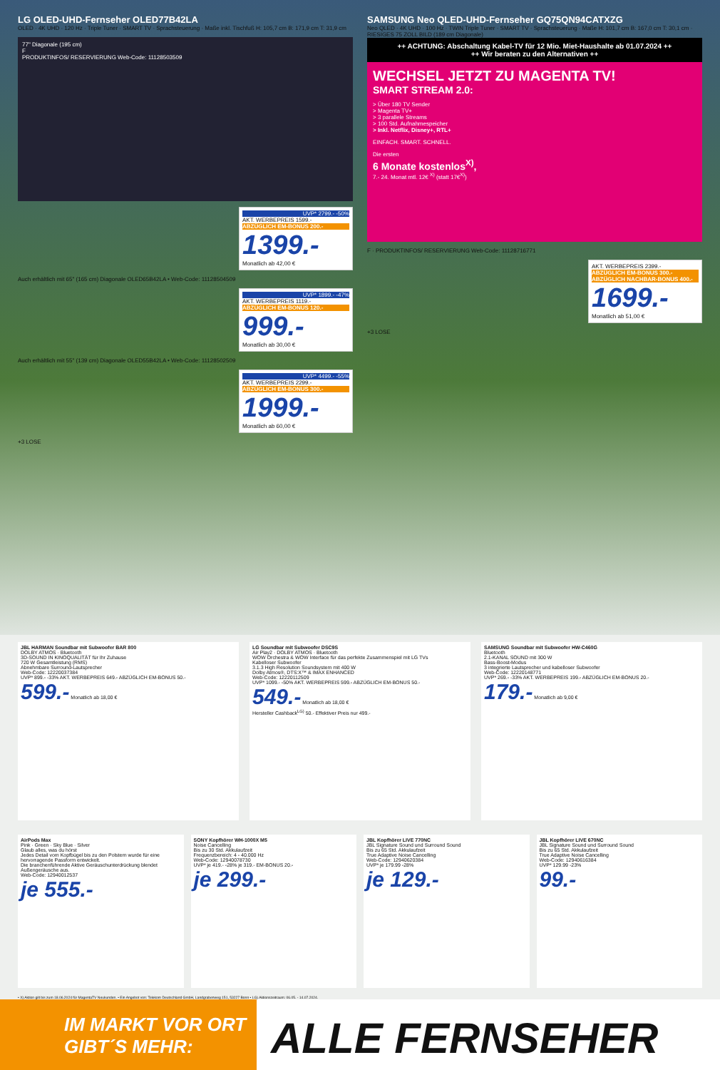LG OLED-UHD-Fernseher OLED77B42LA
OLED · 4K UHD · 120 Hz · Triple Tuner · SMART TV · Sprachsteuerung · Maße inkl. Tischfuß H: 105,7 cm B: 171,9 cm T: 31,9 cm
77" Diagonale (195 cm)
F
PRODUKTINFOS/ RESERVIERUNG Web-Code: 11128503509
UVP* 2799.- -50%
AKT. WERBEPREIS 1599.-
ABZÜGLICH EM-BONUS 200.-
1399.-
Monatlich ab 42,00 €
Auch erhältlich mit 65" (165 cm) Diagonale OLED65B42LA • Web-Code: 11128504509
UVP* 1899.- -47%
AKT. WERBEPREIS 1119.-
ABZÜGLICH EM-BONUS 120.-
999.-
Monatlich ab 30,00 €
Auch erhältlich mit 55" (139 cm) Diagonale OLED55B42LA • Web-Code: 11128502509
UVP* 4499.- -55%
AKT. WERBEPREIS 2299.-
ABZÜGLICH EM-BONUS 300.-
1999.-
Monatlich ab 60,00 €
+3 LOSE
SAMSUNG Neo QLED-UHD-Fernseher GQ75QN94CATXZG
Neo QLED · 4K UHD · 100 Hz · TWIN Triple Tuner · SMART TV · Sprachsteuerung · Maße H: 101,7 cm B: 167,0 cm T: 30,1 cm · RIESIGES 75 ZOLL BILD (189 cm Diagonale)
++ ACHTUNG: Abschaltung Kabel-TV für 12 Mio. Miet-Haushalte ab 01.07.2024 ++
++ Wir beraten zu den Alternativen ++
WECHSEL JETZT ZU MAGENTA TV!
SMART STREAM 2.0:
> Über 180 TV Sender
> Magenta TV+
> 3 parallele Streams
> 100 Std. Aufnahmespeicher
> Inkl. Netflix, Disney+, RTL+
EINFACH. SMART. SCHNELL.
Die ersten
6 Monate kostenlos<sup>X)</sup>,
7.- 24. Monat mtl. 12€ <sup>X)</sup> (statt 17€<sup>X)</sup>)
F · PRODUKTINFOS/ RESERVIERUNG Web-Code: 11128716771
AKT. WERBEPREIS 2399.-
ABZÜGLICH EM-BONUS 300.-
ABZÜGLICH NACHBAR-BONUS 400.-
1699.-
Monatlich ab 51,00 €
+3 LOSE
JBL HARMAN Soundbar mit Subwoofer BAR 800
DOLBY ATMOS · Bluetooth
3D-SOUND IN KINOQUALITÄT für Ihr Zuhause
720 W Gesamtleistung (RMS)
Abnehmbare Surround-Lautsprecher
Web-Code: 12220037384
UVP* 899.- -33% AKT. WERBEPREIS 649.- ABZÜGLICH EM-BONUS 50.-
599.- Monatlich ab 18,00 €
LG Soundbar mit Subwoofer DSC9S
Air Play2 · DOLBY ATMOS · Bluetooth
WOW Orchestra & WOW Interface für das perfekte Zusammenspiel mit LG TVs
Kabelloser Subwoofer
3.1.3 High Resolution Soundsystem mit 400 W
Dolby Atmos®, DTS:X™ & IMAX ENHANCED
Web-Code: 12220112509
UVP* 1099.- -50% AKT. WERBEPREIS 599.- ABZÜGLICH EM-BONUS 50.-
549.- Monatlich ab 18,00 €
Hersteller Cashback<sup>LG)</sup> 50.- Effektiver Preis nur 499.-
SAMSUNG Soundbar mit Subwoofer HW-C460G
Bluetooth
2.1-KANAL SOUND mit 300 W
Bass-Boost-Modus
3 integrierte Lautsprecher und kabelloser Subwoofer
Web-Code: 12220148771
UVP* 269.- -33% AKT. WERBEPREIS 199.- ABZÜGLICH EM-BONUS 20.-
179.- Monatlich ab 9,00 €
AirPods Max
Pink · Green · Sky Blue · Silver
Glaub alles, was du hörst
Jedes Detail vom Kopfbügel bis zu den Polstern wurde für eine hervorragende Passform entwickelt.
Die branchenführende Aktive Geräuschunterdrückung blendet Außengeräusche aus.
Web-Code: 12940012537
je 555.-
SONY Kopfhörer WH-1000X M5
Noise Cancelling
Bis zu 30 Std. Akkulaufzeit
Frequenzbereich: 4 - 40.000 Hz
Web-Code: 12940078730
UVP* je 419.- -28% je 319.- EM-BONUS 20.-
je 299.-
JBL Kopfhörer LIVE 770NC
JBL Signature Sound und Surround Sound
Bis zu 65 Std. Akkulaufzeit
True Adaptive Noise Cancelling
Web-Code: 12940620384
UVP* je 179.99 -28%
je 129.-
JBL Kopfhörer LIVE 670NC
JBL Signature Sound und Surround Sound
Bis zu 65 Std. Akkulaufzeit
True Adaptive Noise Cancelling
Web-Code: 12940616384
UVP* 129.99 -23%
99.-
• X) Aktion gilt bis zum 18.06.2024 für MagentaTV Neukunden. • Ein Angebot von: Telekom Deutschland GmbH, Landgrabenweg 151, 53227 Bonn • LG) Aktionszeitraum: 06.05. - 14.07.2024.
IM MARKT VOR ORT
GIBT´S MEHR:
ALLE FERNSEHER